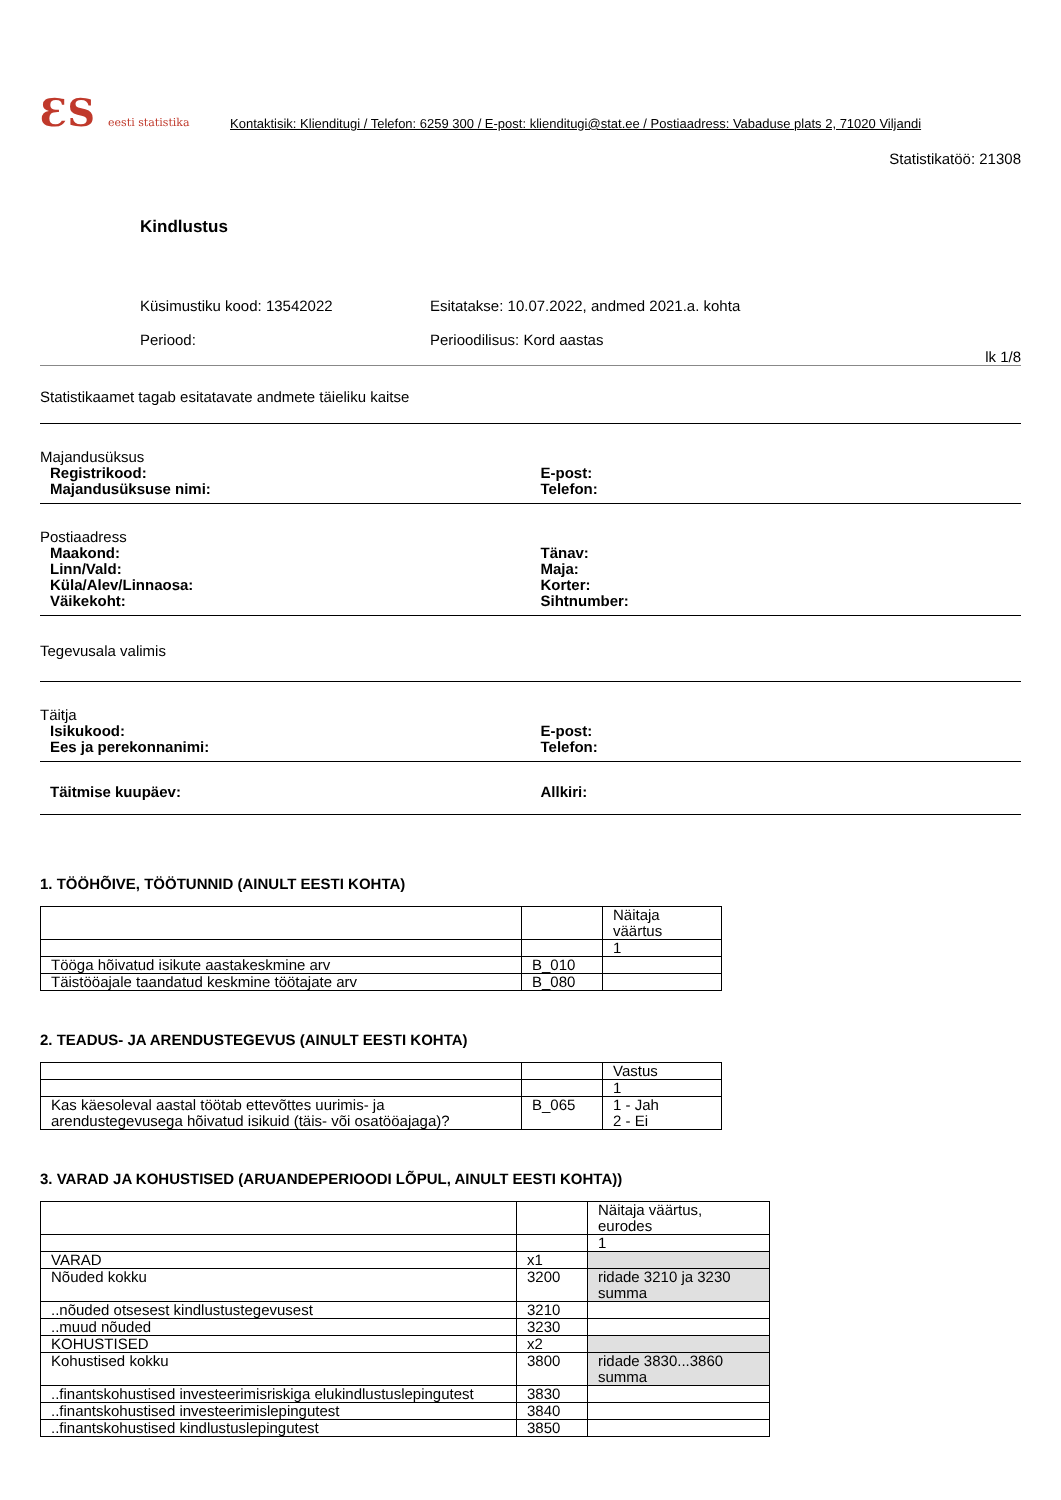ƐS eesti statistika
Kontaktisik: Klienditugi / Telefon: 6259 300 / E-post: klienditugi@stat.ee / Postiaadress: Vabaduse plats 2, 71020 Viljandi
Statistikatöö: 21308
Kindlustus
Küsimustiku kood: 13542022
Periood:
Esitatakse: 10.07.2022, andmed 2021.a. kohta
Perioodilisus: Kord aastas
lk 1/8
Statistikaamet tagab esitatavate andmete täieliku kaitse
Majandusüksus
Registrikood:
Majandusüksuse nimi:
E-post:
Telefon:
Postiaadress
Maakond:
Linn/Vald:
Küla/Alev/Linnaosa:
Väikekoht:
Tänav:
Maja:
Korter:
Sihtnumber:
Tegevusala valimis
Täitja
Isikukood:
Ees ja perekonnanimi:
E-post:
Telefon:
Täitmise kuupäev: Allkiri:
1. TÖÖHÕIVE, TÖÖTUNNID (AINULT EESTI KOHTA)
| | | Näitaja väärtus |
| | | 1 |
| Tööga hõivatud isikute aastakeskmine arv | B_010 | |
| Täistööajale taandatud keskmine töötajate arv | B_080 | |
2. TEADUS- JA ARENDUSTEGEVUS (AINULT EESTI KOHTA)
| | | Vastus |
| | | 1 |
| Kas käesoleval aastal töötab ettevõttes uurimis- ja arendustegevusega hõivatud isikuid (täis- või osatööajaga)? | B_065 | 1 - Jah 2 - Ei |
3. VARAD JA KOHUSTISED (ARUANDEPERIOODI LÕPUL, AINULT EESTI KOHTA))
| | | Näitaja väärtus, eurodes |
| | | 1 |
| VARAD | x1 | |
| Nõuded kokku | 3200 | ridade 3210 ja 3230 summa |
| ..nõuded otsesest kindlustustegevusest | 3210 | |
| ..muud nõuded | 3230 | |
| KOHUSTISED | x2 | |
| Kohustised kokku | 3800 | ridade 3830...3860 summa |
| ..finantskohustised investeerimisriskiga elukindlustuslepingutest | 3830 | |
| ..finantskohustised investeerimislepingutest | 3840 | |
| ..finantskohustised kindlustuslepingutest | 3850 | |